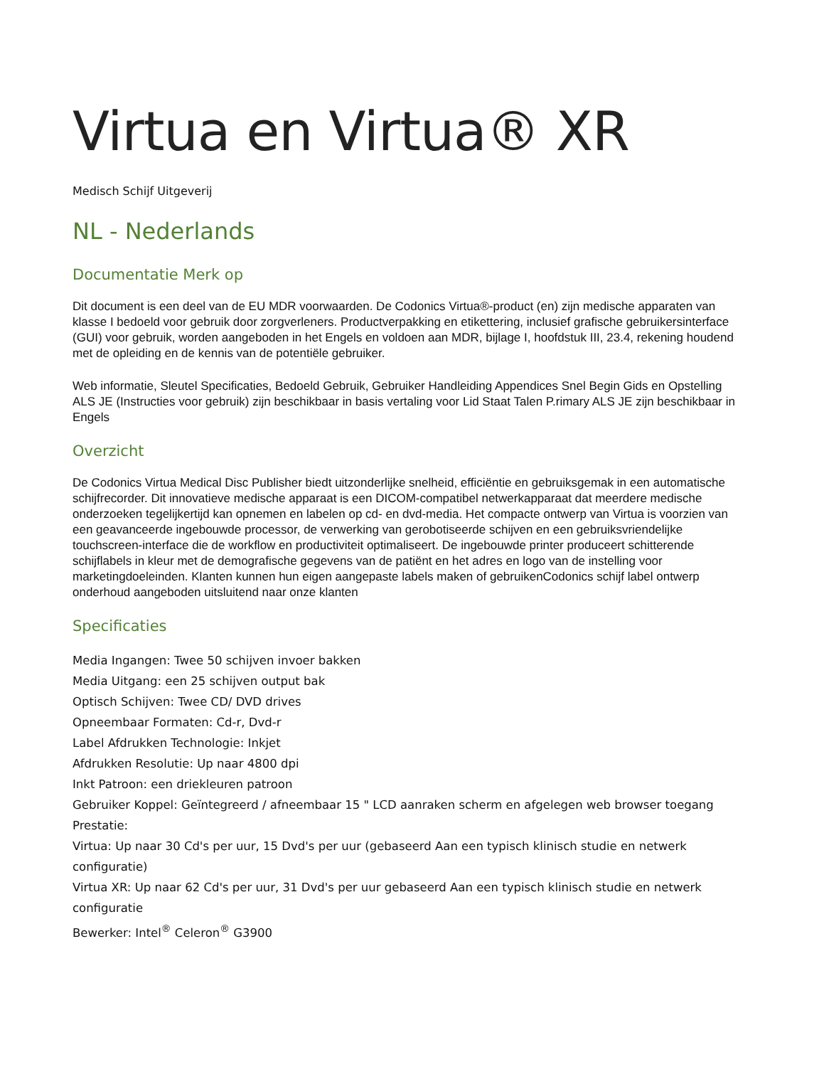Virtua en Virtua® XR
Medisch Schijf Uitgeverij
NL - Nederlands
Documentatie Merk op
Dit document is een deel van de EU MDR voorwaarden. De Codonics Virtua®-product (en) zijn medische apparaten van klasse I bedoeld voor gebruik door zorgverleners. Productverpakking en etikettering, inclusief grafische gebruikersinterface (GUI) voor gebruik, worden aangeboden in het Engels en voldoen aan MDR, bijlage I, hoofdstuk III, 23.4, rekening houdend met de opleiding en de kennis van de potentiële gebruiker.
Web informatie, Sleutel Specificaties, Bedoeld Gebruik, Gebruiker Handleiding Appendices Snel Begin Gids en Opstelling ALS JE (Instructies voor gebruik) zijn beschikbaar in basis vertaling voor Lid Staat Talen P.rimary ALS JE zijn beschikbaar in Engels
Overzicht
De Codonics Virtua Medical Disc Publisher biedt uitzonderlijke snelheid, efficiëntie en gebruiksgemak in een automatische schijfrecorder. Dit innovatieve medische apparaat is een DICOM-compatibel netwerkapparaat dat meerdere medische onderzoeken tegelijkertijd kan opnemen en labelen op cd- en dvd-media. Het compacte ontwerp van Virtua is voorzien van een geavanceerde ingebouwde processor, de verwerking van gerobotiseerde schijven en een gebruiksvriendelijke touchscreen-interface die de workflow en productiviteit optimaliseert. De ingebouwde printer produceert schitterende schijflabels in kleur met de demografische gegevens van de patiënt en het adres en logo van de instelling voor marketingdoeleinden. Klanten kunnen hun eigen aangepaste labels maken of gebruikenCodonics schijf label ontwerp onderhoud aangeboden uitsluitend naar onze klanten
Specificaties
Media Ingangen: Twee 50 schijven invoer bakken
Media Uitgang: een 25 schijven output bak
Optisch Schijven: Twee CD/ DVD drives
Opneembaar Formaten: Cd-r, Dvd-r
Label Afdrukken Technologie: Inkjet
Afdrukken Resolutie: Up naar 4800 dpi
Inkt Patroon: een driekleuren patroon
Gebruiker Koppel: Geïntegreerd / afneembaar 15 " LCD aanraken scherm en afgelegen web browser toegang
Prestatie:
Virtua: Up naar 30 Cd's per uur, 15 Dvd's per uur (gebaseerd Aan een typisch klinisch studie en netwerk configuratie)
Virtua XR: Up naar 62 Cd's per uur, 31 Dvd's per uur gebaseerd Aan een typisch klinisch studie en netwerk configuratie
Bewerker: Intel<sup>®</sup> Celeron<sup>®</sup> G3900